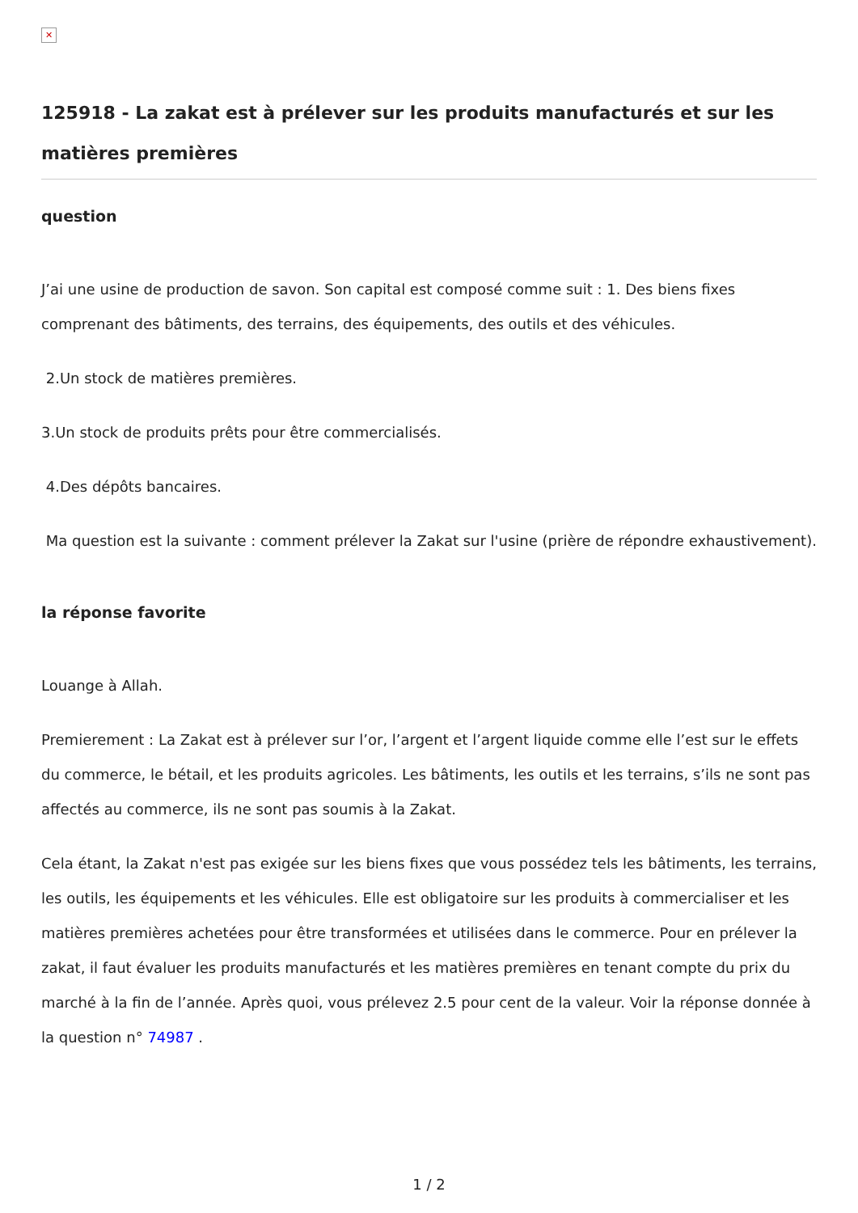✕
125918 - La zakat est à prélever sur les produits manufacturés et sur les matières premières
question
J’ai une usine de production de savon. Son capital est composé comme suit : 1. Des biens fixes comprenant des bâtiments, des terrains, des équipements, des outils et des véhicules.
2.Un stock de matières premières.
3.Un stock de produits prêts pour être commercialisés.
4.Des dépôts bancaires.
Ma question est la suivante : comment prélever la Zakat sur l'usine (prière de répondre exhaustivement).
la réponse favorite
Louange à Allah.
Premierement : La Zakat est à prélever sur l’or, l’argent et l’argent liquide comme elle l’est sur le effets du commerce, le bétail, et les produits agricoles. Les bâtiments, les outils et les terrains, s’ils ne sont pas affectés au commerce, ils ne sont pas soumis à la Zakat.
Cela étant, la Zakat n'est pas exigée sur les biens fixes que vous possédez tels les bâtiments, les terrains, les outils, les équipements et les véhicules. Elle est obligatoire sur les produits à commercialiser et les matières premières achetées pour être transformées et utilisées dans le commerce. Pour en prélever la zakat, il faut évaluer les produits manufacturés et les matières premières en tenant compte du prix du marché à la fin de l’année. Après quoi, vous prélevez 2.5 pour cent de la valeur. Voir la réponse donnée à la question n° 74987 .
1 / 2